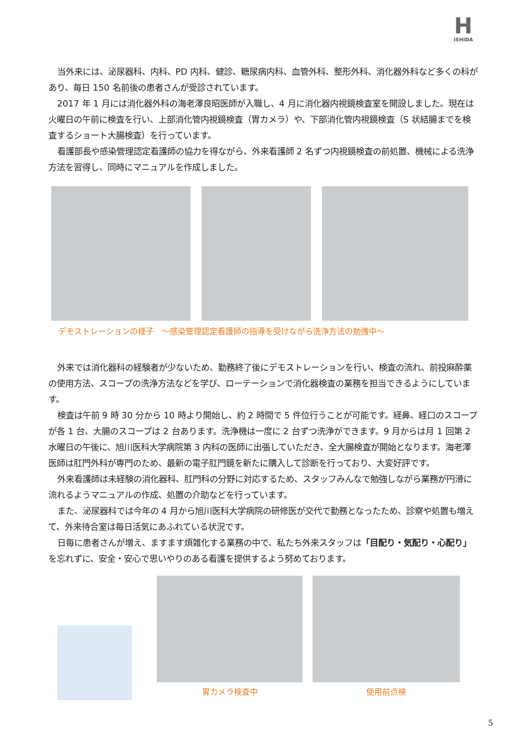H
ISHIDA
当外来には、泌尿器科、内科、PD 内科、健診、糖尿病内科、血管外科、整形外科、消化器外科など多くの科があり、毎日 150 名前後の患者さんが受診されています。
2017 年 1 月には消化器外科の海老澤良昭医師が入職し、4 月に消化器内視鏡検査室を開設しました。現在は火曜日の午前に検査を行い、上部消化管内視鏡検査（胃カメラ）や、下部消化管内視鏡検査（S 状結腸までを検査するショート大腸検査）を行っています。
看護部長や感染管理認定看護師の協力を得ながら、外来看護師 2 名ずつ内視鏡検査の前処置、機械による洗浄方法を習得し、同時にマニュアルを作成しました。
デモストレーションの様子　～感染管理認定看護師の指導を受けながら洗浄方法の勉強中～
外来では消化器科の経験者が少ないため、勤務終了後にデモストレーションを行い、検査の流れ、前投麻酔薬の使用方法、スコープの洗浄方法などを学び、ローテーションで消化器検査の業務を担当できるようにしています。
検査は午前 9 時 30 分から 10 時より開始し、約 2 時間で 5 件位行うことが可能です。経鼻、経口のスコープが各 1 台、大腸のスコープは 2 台あります。洗浄機は一度に 2 台ずつ洗浄ができます。9 月からは月 1 回第 2 水曜日の午後に、旭川医科大学病院第 3 内科の医師に出張していただき、全大腸検査が開始となります。海老澤医師は肛門外科が専門のため、最新の電子肛門鏡を新たに購入して診断を行っており、大変好評です。
外来看護師は未経験の消化器科、肛門科の分野に対応するため、スタッフみんなで勉強しながら業務が円滑に流れるようマニュアルの作成、処置の介助などを行っています。
また、泌尿器科では今年の 4 月から旭川医科大学病院の研修医が交代で勤務となったため、診察や処置も増えて、外来待合室は毎日活気にあふれている状況です。
日毎に患者さんが増え、ますます煩雑化する業務の中で、私たち外来スタッフは「目配り・気配り・心配り」を忘れずに、安全・安心で思いやりのある看護を提供するよう努めております。
胃カメラ検査中
使用前点検
5